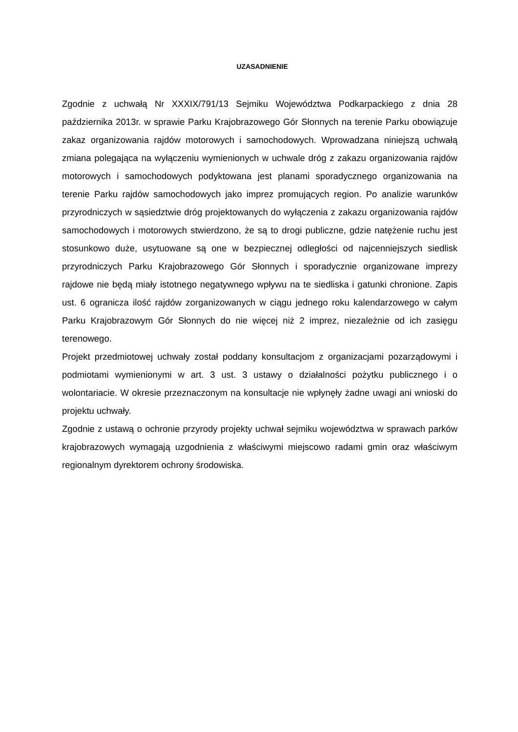UZASADNIENIE
Zgodnie z uchwałą Nr XXXIX/791/13 Sejmiku Województwa Podkarpackiego z dnia 28 października 2013r. w sprawie Parku Krajobrazowego Gór Słonnych na terenie Parku obowiązuje zakaz organizowania rajdów motorowych i samochodowych. Wprowadzana niniejszą uchwałą zmiana polegająca na wyłączeniu wymienionych w uchwale dróg z zakazu organizowania rajdów motorowych i samochodowych podyktowana jest planami sporadycznego organizowania na terenie Parku rajdów samochodowych jako imprez promujących region. Po analizie warunków przyrodniczych w sąsiedztwie dróg projektowanych do wyłączenia z zakazu organizowania rajdów samochodowych i motorowych stwierdzono, że są to drogi publiczne, gdzie natężenie ruchu jest stosunkowo duże, usytuowane są one w bezpiecznej odległości od najcenniejszych siedlisk przyrodniczych Parku Krajobrazowego Gór Słonnych i sporadycznie organizowane imprezy rajdowe nie będą miały istotnego negatywnego wpływu na te siedliska i gatunki chronione. Zapis ust. 6 ogranicza ilość rajdów zorganizowanych w ciągu jednego roku kalendarzowego w całym Parku Krajobrazowym Gór Słonnych do nie więcej niż 2 imprez, niezależnie od ich zasięgu terenowego.
Projekt przedmiotowej uchwały został poddany konsultacjom z organizacjami pozarządowymi i podmiotami wymienionymi w art. 3 ust. 3 ustawy o działalności pożytku publicznego i o wolontariacie. W okresie przeznaczonym na konsultacje nie wpłynęły żadne uwagi ani wnioski do projektu uchwały.
Zgodnie z ustawą o ochronie przyrody projekty uchwał sejmiku województwa w sprawach parków krajobrazowych wymagają uzgodnienia z właściwymi miejscowo radami gmin oraz właściwym regionalnym dyrektorem ochrony środowiska.